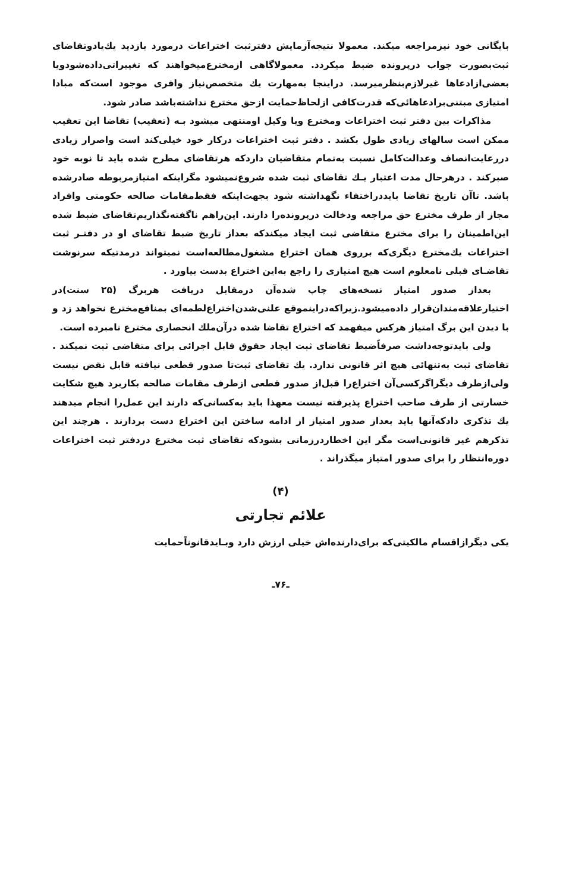بایگانی خود نیزمراجعه میکند. معمولا نتیجه‌آزمایش دفترثبت اختراعات درمورد بازدید یك‌یادوتقاضای ثبت‌بصورت جواب درپرونده ضبط میکردد. معمولاگاهی ازمخترع‌میخواهند که تغییراتی‌داده‌شودویا بعضی‌ازادعاها غیرلازم‌بنظرمیرسد. دراینجا به‌مهارت یك متخصص‌نیاز وافری موجود است‌که مبادا امتیازی مبتنی‌برادعاهائی‌که قدرت‌کافی ازلحاظ‌حمایت ازحق مخترع نداشته‌باشد صادر شود.
مذاکرات بین دفتر ثبت اختراعات ومخترع ویا وکیل اومنتهی میشود بـه (تعقیب) تقاضا این تعقیب ممکن است سالهای زیادی طول بکشد . دفتر ثبت اختراعات درکار خود خیلی‌کند است واصرار زیادی دررعایت‌انصاف وعدالت‌کامل نسبت به‌تمام متقاضیان داردکه هرتقاضای مطرح شده باید تا نوبه خود صبرکند . درهرحال مدت اعتبار یـك تقاضای ثبت شده شروع‌نمیشود مگراینکه امتیازمربوطه صادرشده باشد. تاآن تاریخ تقاضا بایددراختفاء نگهداشته شود بجهت‌اینکه فقط‌مقامات صالحه حکومتی وافراد مجاز از طرف مخترع حق مراجعه ودخالت درپرونده‌را دارند. این‌راهم ناگفته‌نگذاریم‌تقاضای ضبط شده این‌اطمینان را برای مخترع متقاضی ثبت ایجاد میکندکه بعداز تاریخ ضبط تقاضای او در دفتـر ثبت اختراعات یك‌مخترع دیگری‌که برروی همان اختراع مشغول‌مطالعه‌است نمیتواند درمدتیکه سرنوشت تقاضـای قبلی نامعلوم است هیچ امتیازی را راجع به‌این اختراع بدست بیاورد .
بعداز صدور امتیاز نسخه‌های چاپ شده‌آن درمقابل دریافت هربرگ (۲۵ سنت)در اختیارعلاقه‌مندان‌قرار داده‌میشود.زیراکه‌دراینموقع علنی‌شدن‌اختراع‌لطمه‌ای بمنافع‌مخترع نخواهد زد و با دیدن این برگ امتیاز هرکس میفهمد که اختراع تقاضا شده درآن‌ملك انحصاری مخترع نامبرده است.
ولی بایدتوجه‌داشت صرفاًضبط تقاضای ثبت ایجاد حقوق قابل اجرائی برای متقاضی ثبت نمیکند . تقاضای ثبت به‌تنهائی هیچ اثر قانونی ندارد. یك تقاضای ثبت‌تا صدور قطعی نیافته قابل نقض نیست ولی‌ازطرف دیگراگرکسی‌آن اختراع‌را قبل‌از صدور قطعی ازطرف مقامات صالحه بکاربرد هیچ شکایت خسارتی از طرف صاحب اختراع پذیرفته نیست معهذا باید به‌کسانی‌که دارند این عمل‌را انجام میدهند یك تذکری دادکه‌آنها باید بعداز صدور امتیاز از ادامه ساختن این اختراع دست بردارند . هرچند این تذکرهم غیر قانونی‌است مگر این اخطاردرزمانی بشودکه تقاضای ثبت مخترع دردفتر ثبت اختراعات دوره‌انتظار را برای صدور امتیاز میگذراند .
(۴)
علائم تجارتی
یکی دیگرازاقسام مالکیتی‌که برای‌دارنده‌اش خیلی ارزش دارد وبـایدقانوناًحمایت
ـ۷۶ـ